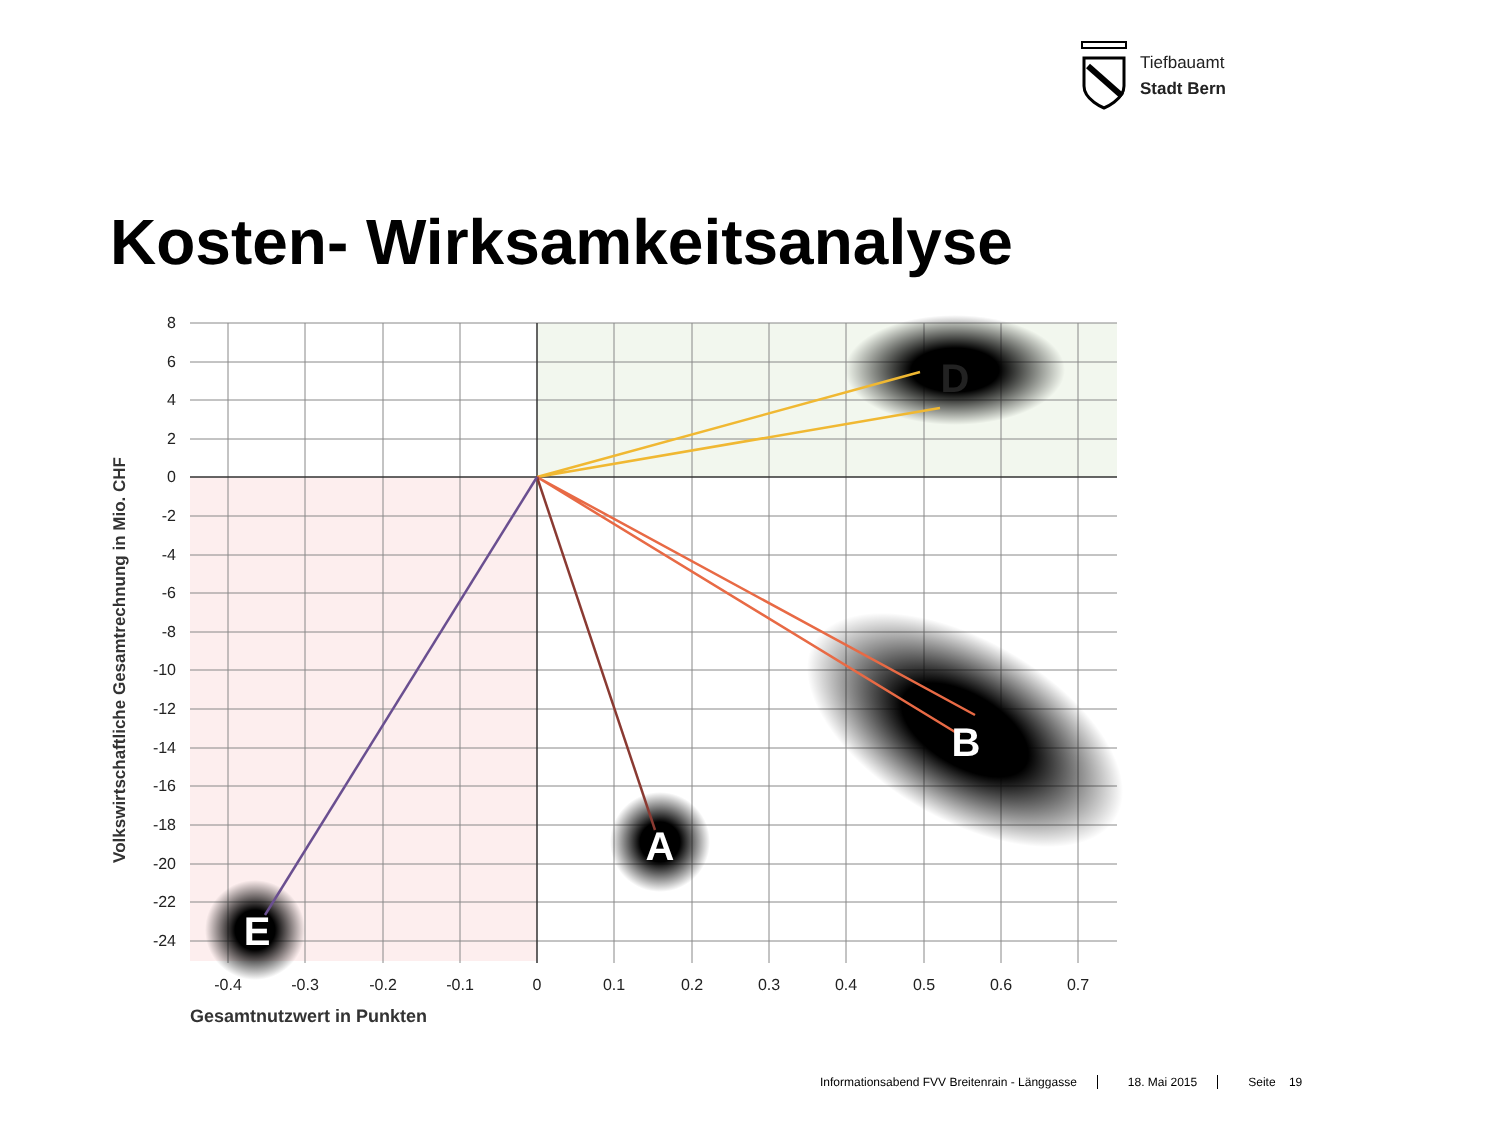Tiefbauamt
Stadt Bern
Kosten- Wirksamkeitsanalyse
8
6
4
2
0
-2
-4
-6
-8
-10
-12
-14
-16
-18
-20
-22
-24
-0.4
-0.3
-0.2
-0.1
0
0.1
0.2
0.3
0.4
0.5
0.6
0.7
Gesamtnutzwert in Punkten
Volkswirtschaftliche Gesamtrechnung in Mio. CHF
D
B
A
E
Informationsabend FVV Breitenrain - Länggasse 18. Mai 2015 Seite 19